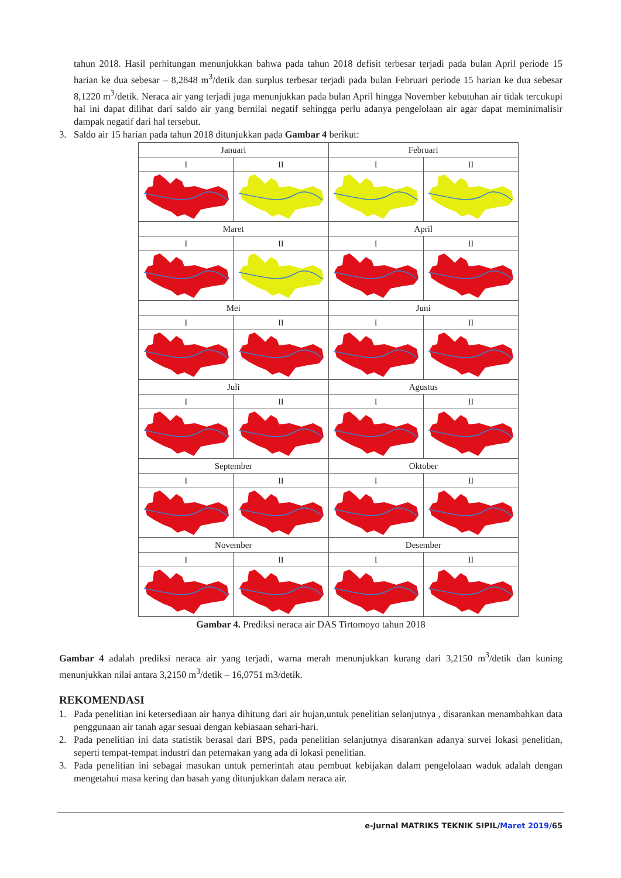tahun 2018. Hasil perhitungan menunjukkan bahwa pada tahun 2018 defisit terbesar terjadi pada bulan April periode 15 harian ke dua sebesar – 8,2848 m<sup>3</sup>/detik dan surplus terbesar terjadi pada bulan Februari periode 15 harian ke dua sebesar 8,1220 m<sup>3</sup>/detik. Neraca air yang terjadi juga menunjukkan pada bulan April hingga November kebutuhan air tidak tercukupi hal ini dapat dilihat dari saldo air yang bernilai negatif sehingga perlu adanya pengelolaan air agar dapat meminimalisir dampak negatif dari hal tersebut.
3. Saldo air 15 harian pada tahun 2018 ditunjukkan pada Gambar 4 berikut:
| Januari | | Februari | |
| I | II | I | II |
| Maret | | April | |
| I | II | I | II |
| Mei | | Juni | |
| I | II | I | II |
| Juli | | Agustus | |
| I | II | I | II |
| September | | Oktober | |
| I | II | I | II |
| November | | Desember | |
| I | II | I | II |
Gambar 4. Prediksi neraca air DAS Tirtomoyo tahun 2018
Gambar 4 adalah prediksi neraca air yang terjadi, warna merah menunjukkan kurang dari 3,2150 m<sup>3</sup>/detik dan kuning menunjukkan nilai antara 3,2150 m<sup>3</sup>/detik – 16,0751 m3/detik.
REKOMENDASI
1. Pada penelitian ini ketersediaan air hanya dihitung dari air hujan,untuk penelitian selanjutnya , disarankan menambahkan data penggunaan air tanah agar sesuai dengan kebiasaan sehari-hari.
2. Pada penelitian ini data statistik berasal dari BPS, pada penelitian selanjutnya disarankan adanya survei lokasi penelitian, seperti tempat-tempat industri dan peternakan yang ada di lokasi penelitian.
3. Pada penelitian ini sebagai masukan untuk pemerintah atau pembuat kebijakan dalam pengelolaan waduk adalah dengan mengetahui masa kering dan basah yang ditunjukkan dalam neraca air.
e-Jurnal MATRIKS TEKNIK SIPIL/Maret 2019/65